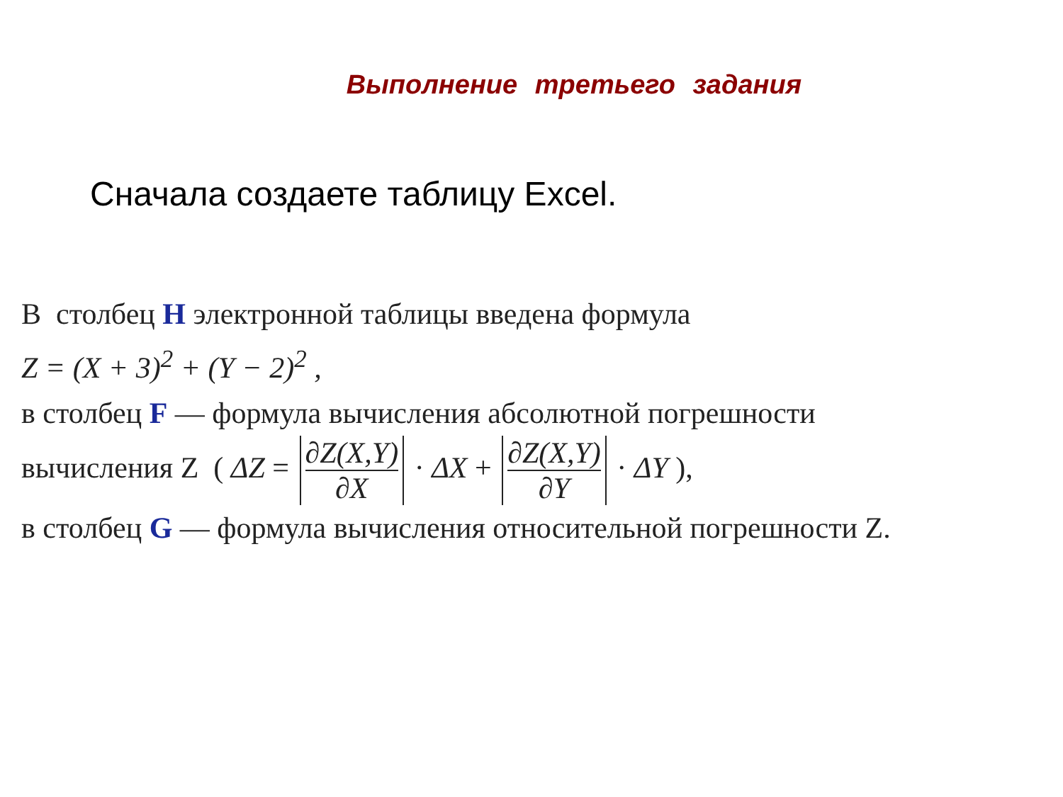Выполнение третьего задания
Сначала создаете таблицу Excel.
В столбец H электронной таблицы введена формула
Z = (X + 3)<sup>2</sup> + (Y − 2)<sup>2</sup> ,
в столбец F — формула вычисления абсолютной погрешности
вычисления Z ( ΔZ = ∂Z(X,Y) ∂X · ΔX + ∂Z(X,Y) ∂Y · ΔY ),
в столбец G — формула вычисления относительной погрешности Z.